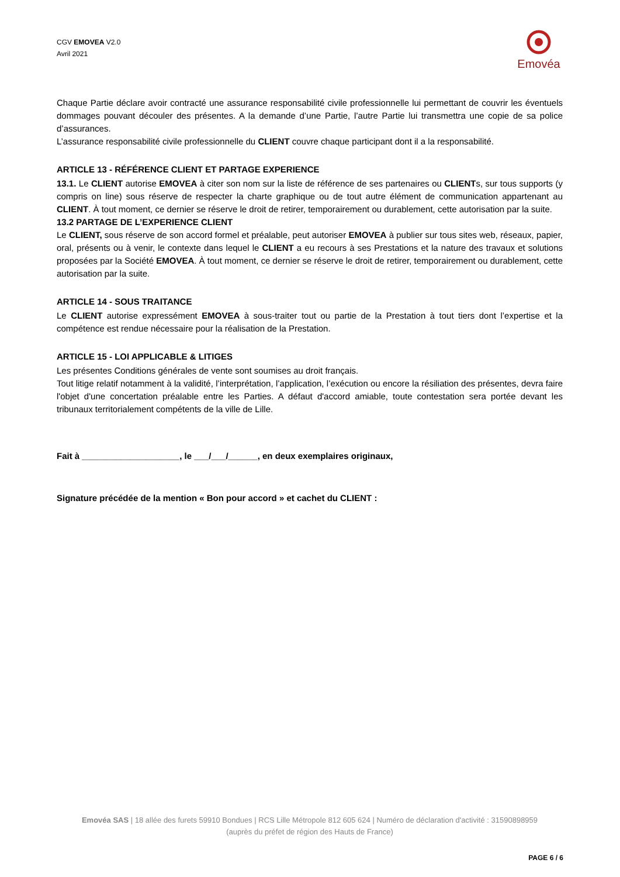CGV EMOVEA V2.0
Avril 2021
Emovéa
Chaque Partie déclare avoir contracté une assurance responsabilité civile professionnelle lui permettant de couvrir les éventuels dommages pouvant découler des présentes. A la demande d’une Partie, l’autre Partie lui transmettra une copie de sa police d’assurances.
L’assurance responsabilité civile professionnelle du CLIENT couvre chaque participant dont il a la responsabilité.
ARTICLE 13 - RÉFÉRENCE CLIENT ET PARTAGE EXPERIENCE
13.1. Le CLIENT autorise EMOVEA à citer son nom sur la liste de référence de ses partenaires ou CLIENTs, sur tous supports (y compris on line) sous réserve de respecter la charte graphique ou de tout autre élément de communication appartenant au CLIENT. À tout moment, ce dernier se réserve le droit de retirer, temporairement ou durablement, cette autorisation par la suite.
13.2 PARTAGE DE L’EXPERIENCE CLIENT
Le CLIENT, sous réserve de son accord formel et préalable, peut autoriser EMOVEA à publier sur tous sites web, réseaux, papier, oral, présents ou à venir, le contexte dans lequel le CLIENT a eu recours à ses Prestations et la nature des travaux et solutions proposées par la Société EMOVEA. À tout moment, ce dernier se réserve le droit de retirer, temporairement ou durablement, cette autorisation par la suite.
ARTICLE 14 - SOUS TRAITANCE
Le CLIENT autorise expressément EMOVEA à sous-traiter tout ou partie de la Prestation à tout tiers dont l’expertise et la compétence est rendue nécessaire pour la réalisation de la Prestation.
ARTICLE 15 - LOI APPLICABLE & LITIGES
Les présentes Conditions générales de vente sont soumises au droit français.
Tout litige relatif notamment à la validité, l’interprétation, l’application, l’exécution ou encore la résiliation des présentes, devra faire l'objet d'une concertation préalable entre les Parties. A défaut d'accord amiable, toute contestation sera portée devant les tribunaux territorialement compétents de la ville de Lille.
Fait à ____________________, le ___/___/______, en deux exemplaires originaux,
Signature précédée de la mention « Bon pour accord » et cachet du CLIENT :
Emovéa SAS | 18 allée des furets 59910 Bondues | RCS Lille Métropole 812 605 624 | Numéro de déclaration d'activité : 31590898959 (auprès du préfet de région des Hauts de France)
PAGE 6 / 6